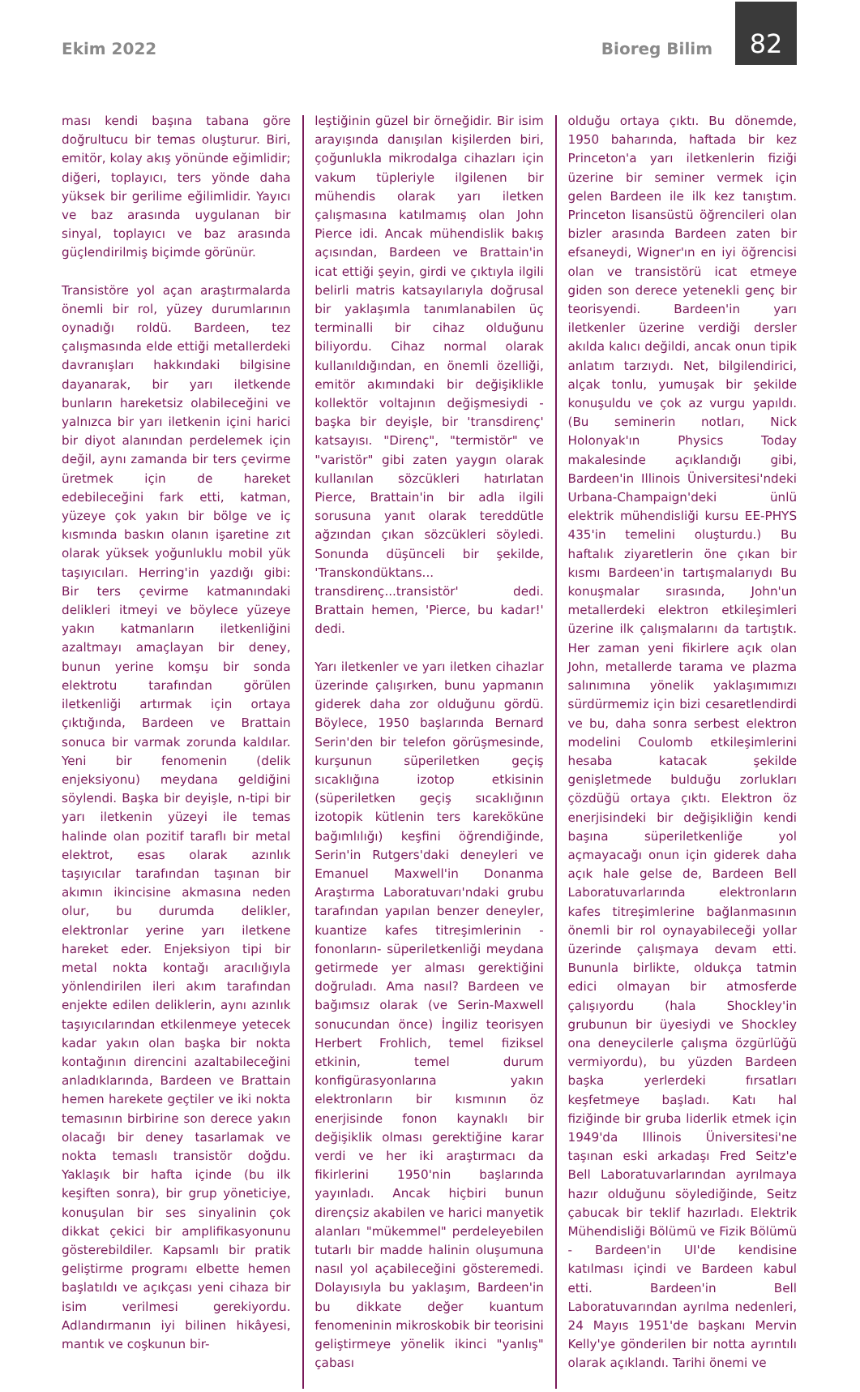Ekim 2022 Bioreg Bilim
82
ması kendi başına tabana göre doğrultucu bir temas oluşturur. Biri, emitör, kolay akış yönünde eğimlidir; diğeri, toplayıcı, ters yönde daha yüksek bir gerilime eğilimlidir. Yayıcı ve baz arasında uygulanan bir sinyal, toplayıcı ve baz arasında güçlendirilmiş biçimde görünür.
Transistöre yol açan araştırmalarda önemli bir rol, yüzey durumlarının oynadığı roldü. Bardeen, tez çalışmasında elde ettiği metallerdeki davranışları hakkındaki bilgisine dayanarak, bir yarı iletkende bunların hareketsiz olabileceğini ve yalnızca bir yarı iletkenin içini harici bir diyot alanından perdelemek için değil, aynı zamanda bir ters çevirme üretmek için de hareket edebileceğini fark etti, katman, yüzeye çok yakın bir bölge ve iç kısmında baskın olanın işaretine zıt olarak yüksek yoğunluklu mobil yük taşıyıcıları. Herring'in yazdığı gibi: Bir ters çevirme katmanındaki delikleri itmeyi ve böylece yüzeye yakın katmanların iletkenliğini azaltmayı amaçlayan bir deney, bunun yerine komşu bir sonda elektrotu tarafından görülen iletkenliği artırmak için ortaya çıktığında, Bardeen ve Brattain sonuca bir varmak zorunda kaldılar. Yeni bir fenomenin (delik enjeksiyonu) meydana geldiğini söylendi. Başka bir deyişle, n-tipi bir yarı iletkenin yüzeyi ile temas halinde olan pozitif taraflı bir metal elektrot, esas olarak azınlık taşıyıcılar tarafından taşınan bir akımın ikincisine akmasına neden olur, bu durumda delikler, elektronlar yerine yarı iletkene hareket eder. Enjeksiyon tipi bir metal nokta kontağı aracılığıyla yönlendirilen ileri akım tarafından enjekte edilen deliklerin, aynı azınlık taşıyıcılarından etkilenmeye yetecek kadar yakın olan başka bir nokta kontağının direncini azaltabileceğini anladıklarında, Bardeen ve Brattain hemen harekete geçtiler ve iki nokta temasının birbirine son derece yakın olacağı bir deney tasarlamak ve nokta temaslı transistör doğdu. Yaklaşık bir hafta içinde (bu ilk keşiften sonra), bir grup yöneticiye, konuşulan bir ses sinyalinin çok dikkat çekici bir amplifikasyonunu gösterebildiler. Kapsamlı bir pratik geliştirme programı elbette hemen başlatıldı ve açıkçası yeni cihaza bir isim verilmesi gerekiyordu. Adlandırmanın iyi bilinen hikâyesi, mantık ve coşkunun bir-
leştiğinin güzel bir örneğidir. Bir isim arayışında danışılan kişilerden biri, çoğunlukla mikrodalga cihazları için vakum tüpleriyle ilgilenen bir mühendis olarak yarı iletken çalışmasına katılmamış olan John Pierce idi. Ancak mühendislik bakış açısından, Bardeen ve Brattain'in icat ettiği şeyin, girdi ve çıktıyla ilgili belirli matris katsayılarıyla doğrusal bir yaklaşımla tanımlanabilen üç terminalli bir cihaz olduğunu biliyordu. Cihaz normal olarak kullanıldığından, en önemli özelliği, emitör akımındaki bir değişiklikle kollektör voltajının değişmesiydi - başka bir deyişle, bir 'transdirenç' katsayısı. "Direnç", "termistör" ve "varistör" gibi zaten yaygın olarak kullanılan sözcükleri hatırlatan Pierce, Brattain'in bir adla ilgili sorusuna yanıt olarak tereddütle ağzından çıkan sözcükleri söyledi. Sonunda düşünceli bir şekilde, 'Transkondüktans... transdirenç...transistör' dedi. Brattain hemen, 'Pierce, bu kadar!' dedi.
Yarı iletkenler ve yarı iletken cihazlar üzerinde çalışırken, bunu yapmanın giderek daha zor olduğunu gördü. Böylece, 1950 başlarında Bernard Serin'den bir telefon görüşmesinde, kurşunun süperiletken geçiş sıcaklığına izotop etkisinin (süperiletken geçiş sıcaklığının izotopik kütlenin ters kareköküne bağımlılığı) keşfini öğrendiğinde, Serin'in Rutgers'daki deneyleri ve Emanuel Maxwell'in Donanma Araştırma Laboratuvarı'ndaki grubu tarafından yapılan benzer deneyler, kuantize kafes titreşimlerinin -fononların- süperiletkenliği meydana getirmede yer alması gerektiğini doğruladı. Ama nasıl? Bardeen ve bağımsız olarak (ve Serin-Maxwell sonucundan önce) İngiliz teorisyen Herbert Frohlich, temel fiziksel etkinin, temel durum konfigürasyonlarına yakın elektronların bir kısmının öz enerjisinde fonon kaynaklı bir değişiklik olması gerektiğine karar verdi ve her iki araştırmacı da fikirlerini 1950'nin başlarında yayınladı. Ancak hiçbiri bunun dirençsiz akabilen ve harici manyetik alanları "mükemmel" perdeleyebilen tutarlı bir madde halinin oluşumuna nasıl yol açabileceğini gösteremedi. Dolayısıyla bu yaklaşım, Bardeen'in bu dikkate değer kuantum fenomeninin mikroskobik bir teorisini geliştirmeye yönelik ikinci "yanlış" çabası
olduğu ortaya çıktı. Bu dönemde, 1950 baharında, haftada bir kez Princeton'a yarı iletkenlerin fiziği üzerine bir seminer vermek için gelen Bardeen ile ilk kez tanıştım. Princeton lisansüstü öğrencileri olan bizler arasında Bardeen zaten bir efsaneydi, Wigner'ın en iyi öğrencisi olan ve transistörü icat etmeye giden son derece yetenekli genç bir teorisyendi. Bardeen'in yarı iletkenler üzerine verdiği dersler akılda kalıcı değildi, ancak onun tipik anlatım tarzıydı. Net, bilgilendirici, alçak tonlu, yumuşak bir şekilde konuşuldu ve çok az vurgu yapıldı. (Bu seminerin notları, Nick Holonyak'ın Physics Today makalesinde açıklandığı gibi, Bardeen'in Illinois Üniversitesi'ndeki Urbana-Champaign'deki ünlü elektrik mühendisliği kursu EE-PHYS 435'in temelini oluşturdu.) Bu haftalık ziyaretlerin öne çıkan bir kısmı Bardeen'in tartışmalarıydı Bu konuşmalar sırasında, John'un metallerdeki elektron etkileşimleri üzerine ilk çalışmalarını da tartıştık. Her zaman yeni fikirlere açık olan John, metallerde tarama ve plazma salınımına yönelik yaklaşımımızı sürdürmemiz için bizi cesaretlendirdi ve bu, daha sonra serbest elektron modelini Coulomb etkileşimlerini hesaba katacak şekilde genişletmede bulduğu zorlukları çözdüğü ortaya çıktı. Elektron öz enerjisindeki bir değişikliğin kendi başına süperiletkenliğe yol açmayacağı onun için giderek daha açık hale gelse de, Bardeen Bell Laboratuvarlarında elektronların kafes titreşimlerine bağlanmasının önemli bir rol oynayabileceği yollar üzerinde çalışmaya devam etti. Bununla birlikte, oldukça tatmin edici olmayan bir atmosferde çalışıyordu (hala Shockley'in grubunun bir üyesiydi ve Shockley ona deneycilerle çalışma özgürlüğü vermiyordu), bu yüzden Bardeen başka yerlerdeki fırsatları keşfetmeye başladı. Katı hal fiziğinde bir gruba liderlik etmek için 1949'da Illinois Üniversitesi'ne taşınan eski arkadaşı Fred Seitz'e Bell Laboratuvarlarından ayrılmaya hazır olduğunu söylediğinde, Seitz çabucak bir teklif hazırladı. Elektrik Mühendisliği Bölümü ve Fizik Bölümü - Bardeen'in UI'de kendisine katılması içindi ve Bardeen kabul etti. Bardeen'in Bell Laboratuvarından ayrılma nedenleri, 24 Mayıs 1951'de başkanı Mervin Kelly'ye gönderilen bir notta ayrıntılı olarak açıklandı. Tarihi önemi ve